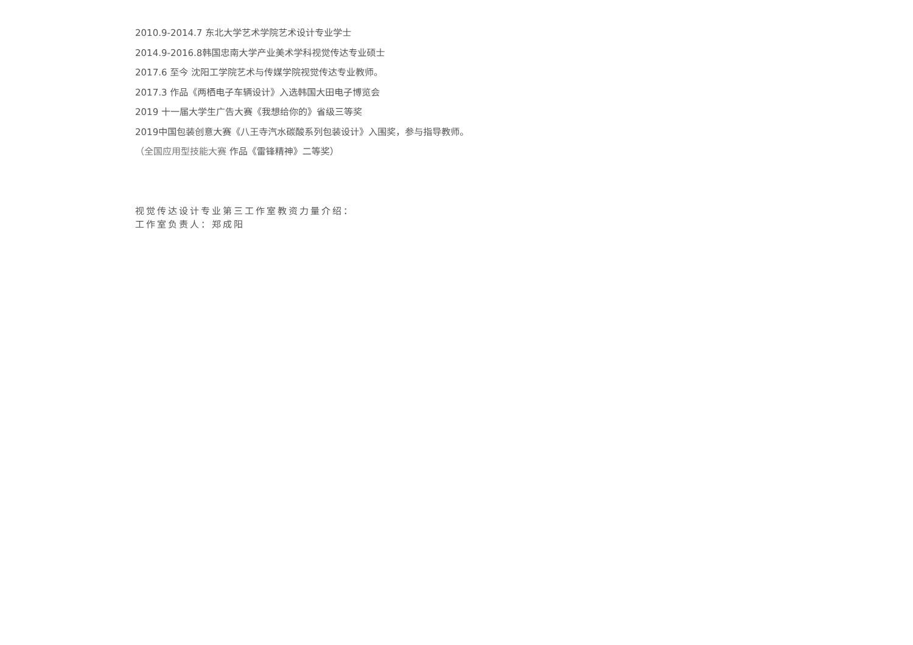2010.9-2014.7 东北大学艺术学院艺术设计专业学士
2014.9-2016.8韩国忠南大学产业美术学科视觉传达专业硕士
2017.6 至今 沈阳工学院艺术与传媒学院视觉传达专业教师。
2017.3 作品《两栖电子车辆设计》入选韩国大田电子博览会
2019 十一届大学生广告大赛《我想给你的》省级三等奖
2019中国包装创意大赛《八王寺汽水碳酸系列包装设计》入围奖，参与指导教师。
（全国应用型技能大赛 作品《雷锋精神》二等奖）
视觉传达设计专业第三工作室教资力量介绍：
工作室负责人：郑成阳